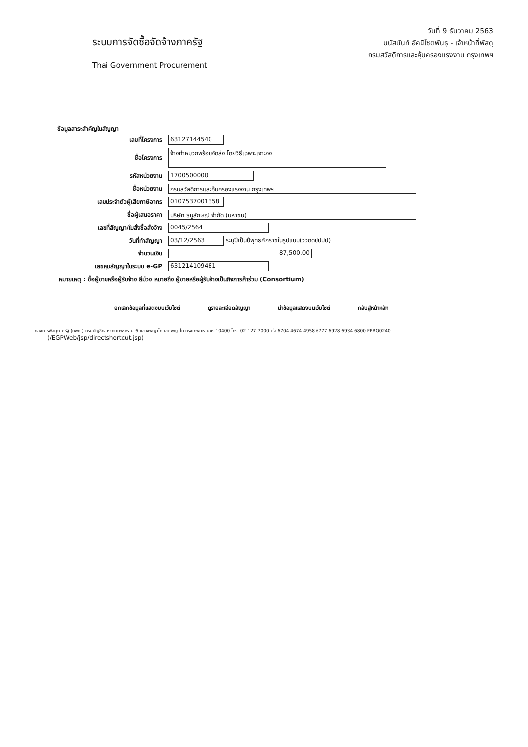ระบบการจัดซื้อจัดจ้างภาครัฐ
Thai Government Procurement
วันที่ 9 ธันวาคม 2563
มนัสนันท์ อัคนิโชตพันธุ - เจ้าหน้าที่พัสดุ
กรมสวัสดิการและคุ้มครองแรงงาน กรุงเทพฯ
ข้อมูลสาระสำคัญในสัญญา
| เลขที่โครงการ | 63127144540 |
| ชื่อโครงการ | จ้างทำหมวกพร้อมจัดส่ง โดยวิธีเฉพาะเจาะจง |
| รหัสหน่วยงาน | 1700500000 |
| ชื่อหน่วยงาน | กรมสวัสดิการและคุ้มครองแรงงาน กรุงเทพฯ |
| เลขประจำตัวผู้เสียภาษีอากร | 0107537001358 |
| ชื่อผู้เสนอราคา | บริษัท ธนูลักษณ์ จำกัด (มหาชน) |
| เลขที่สัญญา/ใบสั่งซื้อสั่งจ้าง | 0045/2564 |
| วันที่ทำสัญญา | 03/12/2563 ระบุปีเป็นปีพุทธศักราชในรูปแบบ(ววดดปปปป) |
| จำนวนเงิน | 87,500.00 |
| เลขคุมสัญญาในระบบ e-GP | 631214109481 |
หมายเหตุ : ชื่อผู้ขายหรือผู้รับจ้าง สีม่วง หมายถึง ผู้ขายหรือผู้รับจ้างเป็นกิจการค้าร่วม (Consortium)
ยกเลิกข้อมูลที่แสดงบนเว็บไซต์ ดูรายละเอียดสัญญา นำข้อมูลแสดงบนเว็บไซต์ กลับสู่หน้าหลัก
กองการพัสดุภาครัฐ (กพภ.) กรมบัญชีกลาง ถนนพระราม 6 แขวงพญาไท เขตพญาไท กรุงเทพมหานคร 10400 โทร. 02-127-7000 ต่อ 6704 4674 4958 6777 6928 6934 6800 FPRO0240
(/EGPWeb/jsp/directshortcut.jsp)